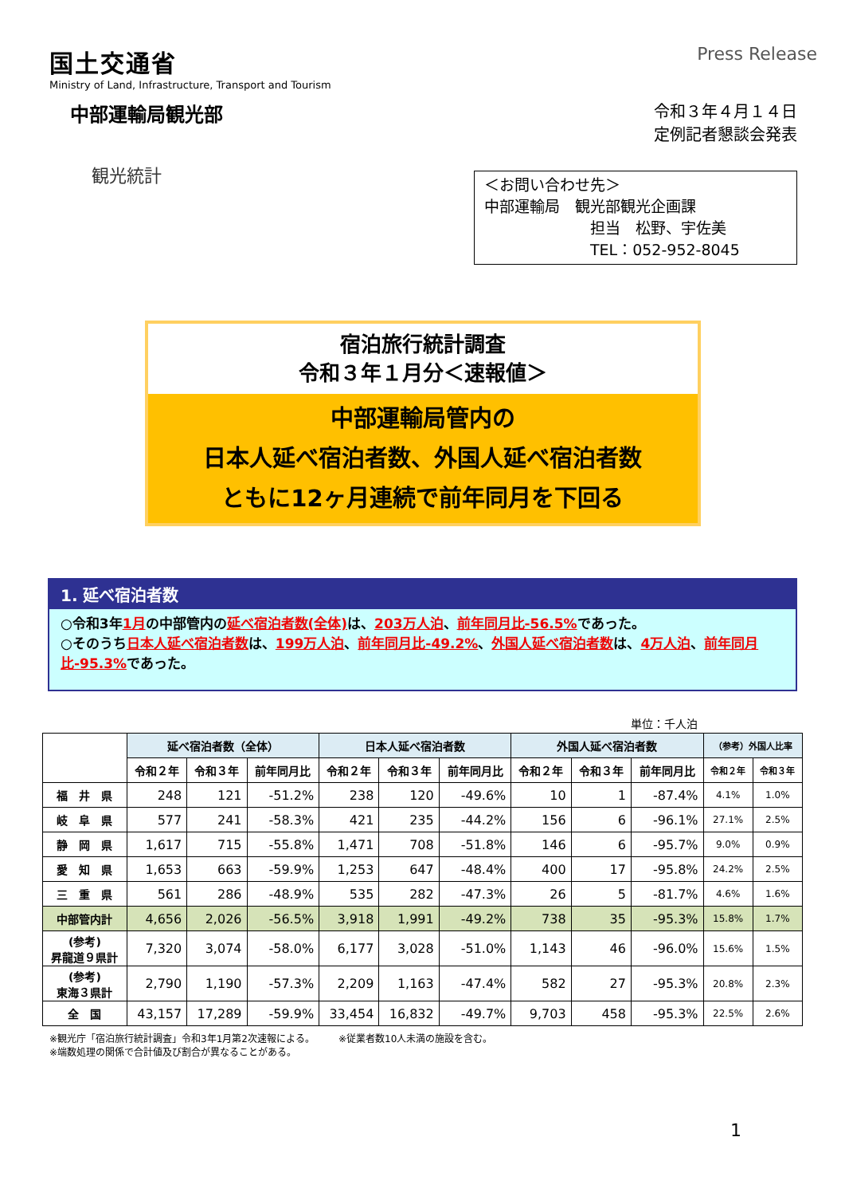国土交通省
Ministry of Land, Infrastructure, Transport and Tourism
Press Release
中部運輸局観光部
令和３年４月１４日
定例記者懇談会発表
観光統計
＜お問い合わせ先＞
中部運輸局　観光部観光企画課
　　　　　　　担当　松野、宇佐美
　　　　　　　TEL：052-952-8045
宿泊旅行統計調査
令和３年１月分＜速報値＞
中部運輸局管内の
日本人延べ宿泊者数、外国人延べ宿泊者数
ともに12ヶ月連続で前年同月を下回る
1. 延べ宿泊者数
○令和3年1月の中部管内の延べ宿泊者数(全体) は、203万人泊、前年同月比-56.5% であった。
○そのうち日本人延べ宿泊者数は、199万人泊、前年同月比-49.2%、外国人延べ宿泊者数は、4万人泊、前年同月比-95.3% であった。
単位：千人泊
| | 延べ宿泊者数（全体） | | | 日本人延べ宿泊者数 | | | 外国人延べ宿泊者数 | | | （参考）外国人比率 | |
| --- | --- | --- | --- | --- | --- | --- | --- | --- | --- | --- | --- |
| | 令和２年 | 令和３年 | 前年同月比 | 令和２年 | 令和３年 | 前年同月比 | 令和２年 | 令和３年 | 前年同月比 | 令和２年 | 令和３年 |
| 福 井 県 | 248 | 121 | -51.2% | 238 | 120 | -49.6% | 10 | 1 | -87.4% | 4.1% | 1.0% |
| 岐 阜 県 | 577 | 241 | -58.3% | 421 | 235 | -44.2% | 156 | 6 | -96.1% | 27.1% | 2.5% |
| 静 岡 県 | 1,617 | 715 | -55.8% | 1,471 | 708 | -51.8% | 146 | 6 | -95.7% | 9.0% | 0.9% |
| 愛 知 県 | 1,653 | 663 | -59.9% | 1,253 | 647 | -48.4% | 400 | 17 | -95.8% | 24.2% | 2.5% |
| 三 重 県 | 561 | 286 | -48.9% | 535 | 282 | -47.3% | 26 | 5 | -81.7% | 4.6% | 1.6% |
| 中部管内計 | 4,656 | 2,026 | -56.5% | 3,918 | 1,991 | -49.2% | 738 | 35 | -95.3% | 15.8% | 1.7% |
| (参考) 昇龍道９県計 | 7,320 | 3,074 | -58.0% | 6,177 | 3,028 | -51.0% | 1,143 | 46 | -96.0% | 15.6% | 1.5% |
| (参考) 東海３県計 | 2,790 | 1,190 | -57.3% | 2,209 | 1,163 | -47.4% | 582 | 27 | -95.3% | 20.8% | 2.3% |
| 全 国 | 43,157 | 17,289 | -59.9% | 33,454 | 16,832 | -49.7% | 9,703 | 458 | -95.3% | 22.5% | 2.6% |
※観光庁「宿泊旅行統計調査」令和3年1月第2次速報による。　　　※従業者数10人未満の施設を含む。
※端数処理の関係で合計値及び割合が異なることがある。
1